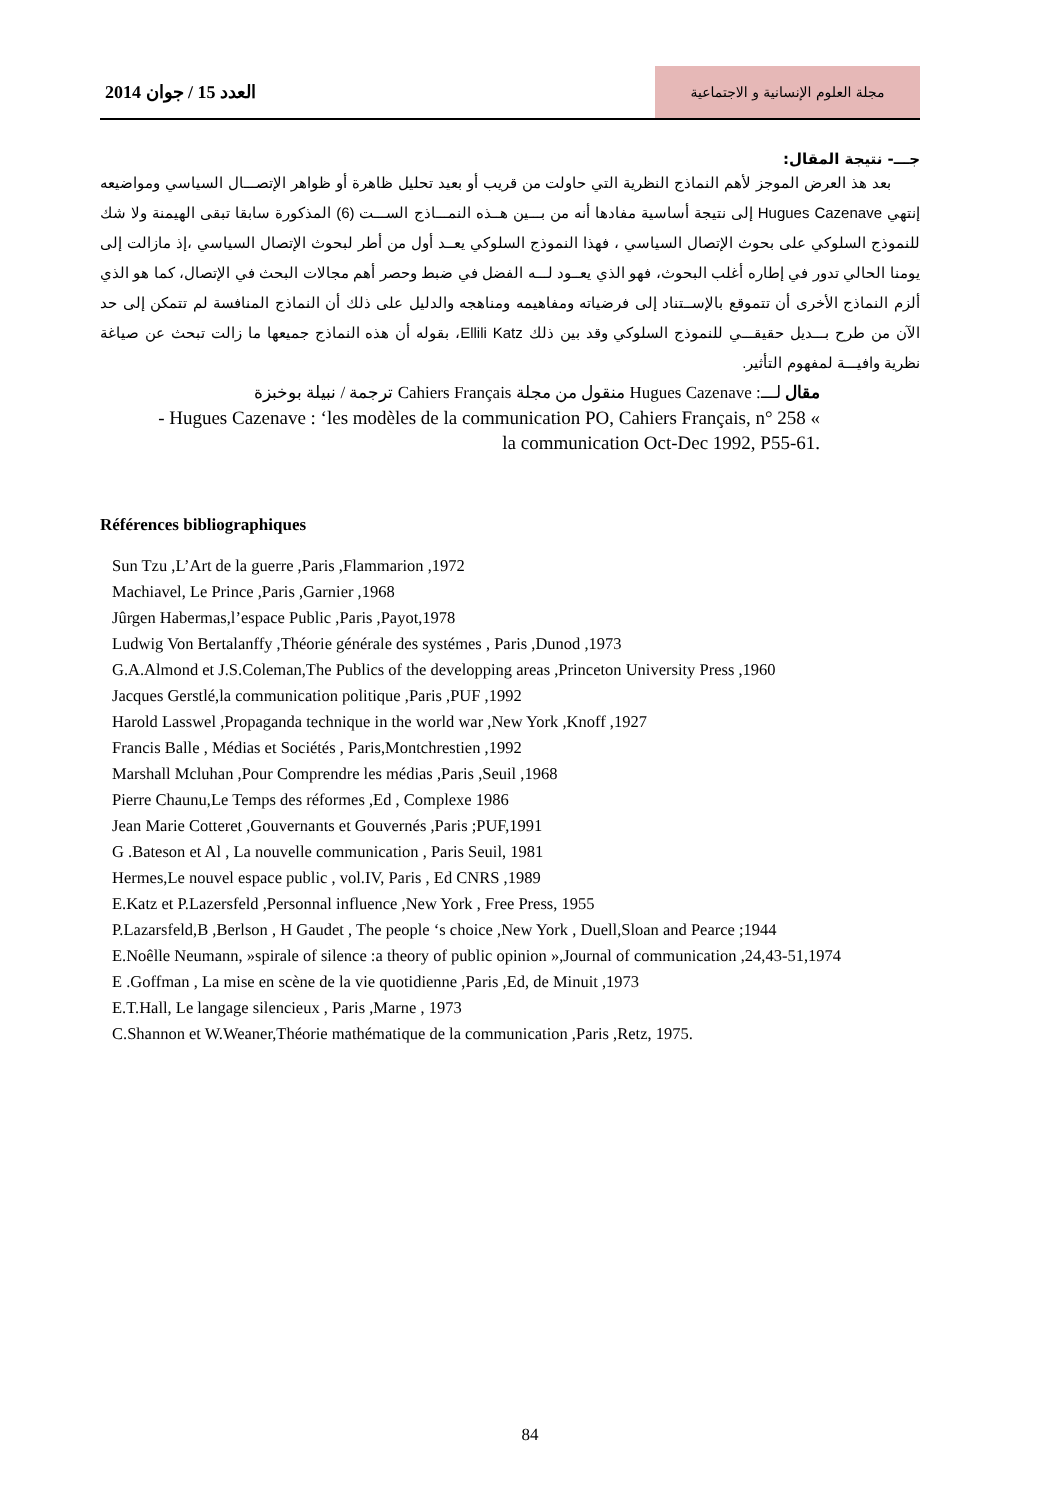العدد 15 / جوان 2014
مجلة العلوم الإنسانية و الاجتماعية
جـــ- نتيجة المقال:
بعد هذ العرض الموجز لأهم النماذج النظرية التي حاولت من قريب أو بعيد تحليل ظاهرة أو ظواهر الإتصـــال السياسي ومواضيعه إنتهي Hugues Cazenave إلى نتيجة أساسية مفادها أنه من بـــين هــذه النمـــاذج الســـت (6) المذكورة سابقا تبقى الهيمنة ولا شك للنموذج السلوكي على بحوث الإتصال السياسي ، فهذا النموذج السلوكي يعــد أول من أطر لبحوث الإتصال السياسي ،إذ مازالت إلى يومنا الحالي تدور في إطاره أغلب البحوث، فهو الذي يعــود لـــه الفضل في ضبط وحصر أهم مجالات البحث في الإتصال، كما هو الذي ألزم النماذج الأخرى أن تتموقع بالإســتناد إلى فرضياته ومفاهيمه ومناهجه والدليل على ذلك أن النماذج المنافسة لم تتمكن إلى حد الآن من طرح بـــديل حقيقـــي للنموذج السلوكي وقد بين ذلك Ellili Katz، بقوله أن هذه النماذج جميعها ما زالت تبحث عن صياغة نظرية وافيـــة لمفهوم التأثير.
مقال لـــ: Hugues Cazenave منقول من مجلة Cahiers Français ترجمة / نبيلة بوخبزة
- Hugues Cazenave : ‘les modèles de la communication PO, Cahiers Français, n° 258 « la communication Oct-Dec 1992, P55-61.
Références bibliographiques
Sun Tzu ,L’Art de la guerre ,Paris ,Flammarion ,1972
Machiavel, Le Prince ,Paris ,Garnier ,1968
Jûrgen Habermas,l’espace Public ,Paris ,Payot,1978
Ludwig Von Bertalanffy ,Théorie générale des systémes , Paris ,Dunod ,1973
G.A.Almond et J.S.Coleman,The Publics of the developping areas ,Princeton University Press ,1960
Jacques Gerstlé,la communication politique ,Paris ,PUF ,1992
Harold Lasswel ,Propaganda technique in the world war ,New York ,Knoff ,1927
Francis Balle , Médias et Sociétés , Paris,Montchrestien ,1992
Marshall Mcluhan ,Pour Comprendre les médias ,Paris ,Seuil ,1968
Pierre Chaunu,Le Temps des réformes ,Ed , Complexe 1986
Jean Marie Cotteret ,Gouvernants et Gouvernés ,Paris ;PUF,1991
G .Bateson et Al , La nouvelle communication , Paris Seuil, 1981
Hermes,Le nouvel espace public , vol.IV, Paris , Ed CNRS ,1989
E.Katz et P.Lazersfeld ,Personnal influence ,New York , Free Press, 1955
P.Lazarsfeld,B ,Berlson , H Gaudet , The people ‘s choice ,New York , Duell,Sloan and Pearce ;1944
E.Noêlle Neumann, »spirale of silence :a theory of public opinion »,Journal of communication ,24,43-51,1974
E .Goffman , La mise en scène de la vie quotidienne ,Paris ,Ed, de Minuit ,1973
E.T.Hall, Le langage silencieux , Paris ,Marne , 1973
C.Shannon et W.Weaner,Théorie mathématique de la communication ,Paris ,Retz, 1975.
84